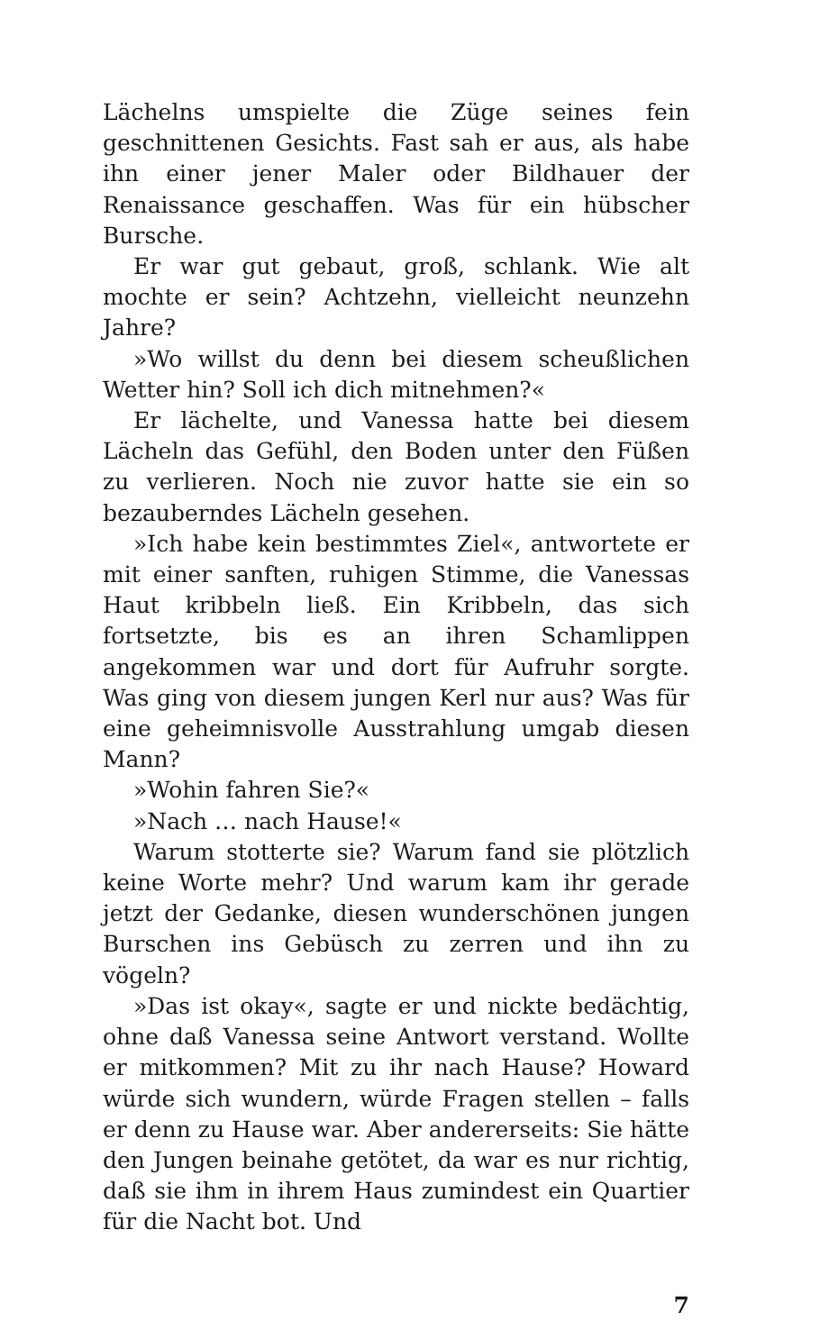Lächelns umspielte die Züge seines fein geschnittenen Gesichts. Fast sah er aus, als habe ihn einer jener Maler oder Bildhauer der Renaissance geschaffen. Was für ein hübscher Bursche.
Er war gut gebaut, groß, schlank. Wie alt mochte er sein? Achtzehn, vielleicht neunzehn Jahre?
»Wo willst du denn bei diesem scheußlichen Wetter hin? Soll ich dich mitnehmen?«
Er lächelte, und Vanessa hatte bei diesem Lächeln das Gefühl, den Boden unter den Füßen zu verlieren. Noch nie zuvor hatte sie ein so bezauberndes Lächeln gesehen.
»Ich habe kein bestimmtes Ziel«, antwortete er mit einer sanften, ruhigen Stimme, die Vanessas Haut kribbeln ließ. Ein Kribbeln, das sich fortsetzte, bis es an ihren Schamlippen angekommen war und dort für Aufruhr sorgte. Was ging von diesem jungen Kerl nur aus? Was für eine geheimnisvolle Ausstrahlung umgab diesen Mann?
»Wohin fahren Sie?«
»Nach … nach Hause!«
Warum stotterte sie? Warum fand sie plötzlich keine Worte mehr? Und warum kam ihr gerade jetzt der Gedanke, diesen wunderschönen jungen Burschen ins Gebüsch zu zerren und ihn zu vögeln?
»Das ist okay«, sagte er und nickte bedächtig, ohne daß Vanessa seine Antwort verstand. Wollte er mitkommen? Mit zu ihr nach Hause? Howard würde sich wundern, würde Fragen stellen – falls er denn zu Hause war. Aber andererseits: Sie hätte den Jungen beinahe getötet, da war es nur richtig, daß sie ihm in ihrem Haus zumindest ein Quartier für die Nacht bot. Und
7